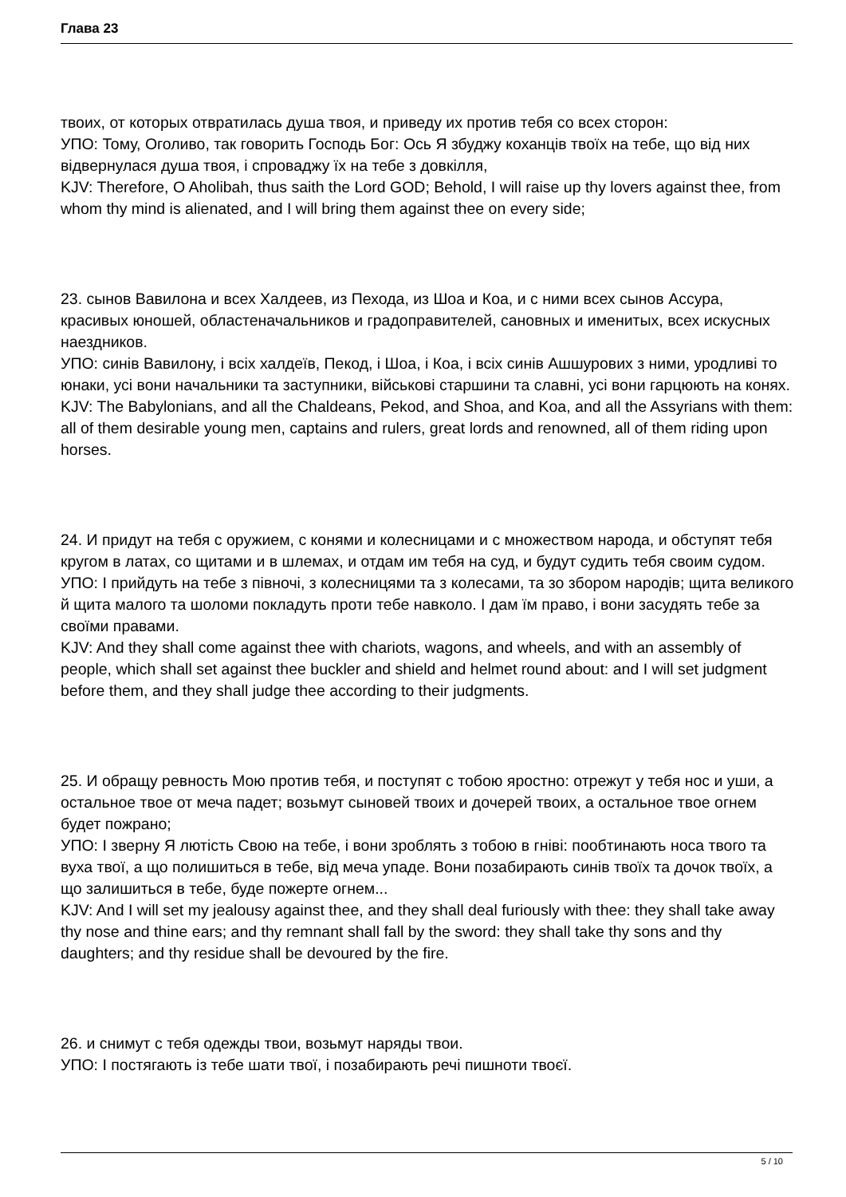Глава 23
твоих, от которых отвратилась душа твоя, и приведу их против тебя со всех сторон:
УПО: Тому, Оголиво, так говорить Господь Бог: Ось Я збуджу коханців твоїх на тебе, що від них відвернулася душа твоя, і спроваджу їх на тебе з довкілля,
KJV: Therefore, O Aholibah, thus saith the Lord GOD; Behold, I will raise up thy lovers against thee, from whom thy mind is alienated, and I will bring them against thee on every side;
23. сынов Вавилона и всех Халдеев, из Пехода, из Шоа и Коа, и с ними всех сынов Ассура, красивых юношей, областеначальников и градоправителей, сановных и именитых, всех искусных наездников.
УПО: синів Вавилону, і всіх халдеїв, Пекод, і Шоа, і Коа, і всіх синів Ашшурових з ними, уродливі то юнаки, усі вони начальники та заступники, військові старшини та славні, усі вони гарцюють на конях.
KJV: The Babylonians, and all the Chaldeans, Pekod, and Shoa, and Koa, and all the Assyrians with them: all of them desirable young men, captains and rulers, great lords and renowned, all of them riding upon horses.
24. И придут на тебя с оружием, с конями и колесницами и с множеством народа, и обступят тебя кругом в латах, со щитами и в шлемах, и отдам им тебя на суд, и будут судить тебя своим судом.
УПО: І прийдуть на тебе з півночі, з колесницями та з колесами, та зо збором народів; щита великого й щита малого та шоломи покладуть проти тебе навколо. І дам їм право, і вони засудять тебе за своїми правами.
KJV: And they shall come against thee with chariots, wagons, and wheels, and with an assembly of people, which shall set against thee buckler and shield and helmet round about: and I will set judgment before them, and they shall judge thee according to their judgments.
25. И обращу ревность Мою против тебя, и поступят с тобою яростно: отрежут у тебя нос и уши, а остальное твое от меча падет; возьмут сыновей твоих и дочерей твоих, а остальное твое огнем будет пожрано;
УПО: І зверну Я лютість Свою на тебе, і вони зроблять з тобою в гніві: пообтинають носа твого та вуха твої, а що полишиться в тебе, від меча упаде. Вони позабирають синів твоїх та дочок твоїх, а що залишиться в тебе, буде пожерте огнем...
KJV: And I will set my jealousy against thee, and they shall deal furiously with thee: they shall take away thy nose and thine ears; and thy remnant shall fall by the sword: they shall take thy sons and thy daughters; and thy residue shall be devoured by the fire.
26. и снимут с тебя одежды твои, возьмут наряды твои.
УПО: І постягають із тебе шати твої, і позабирають речі пишноти твоєї.
5 / 10